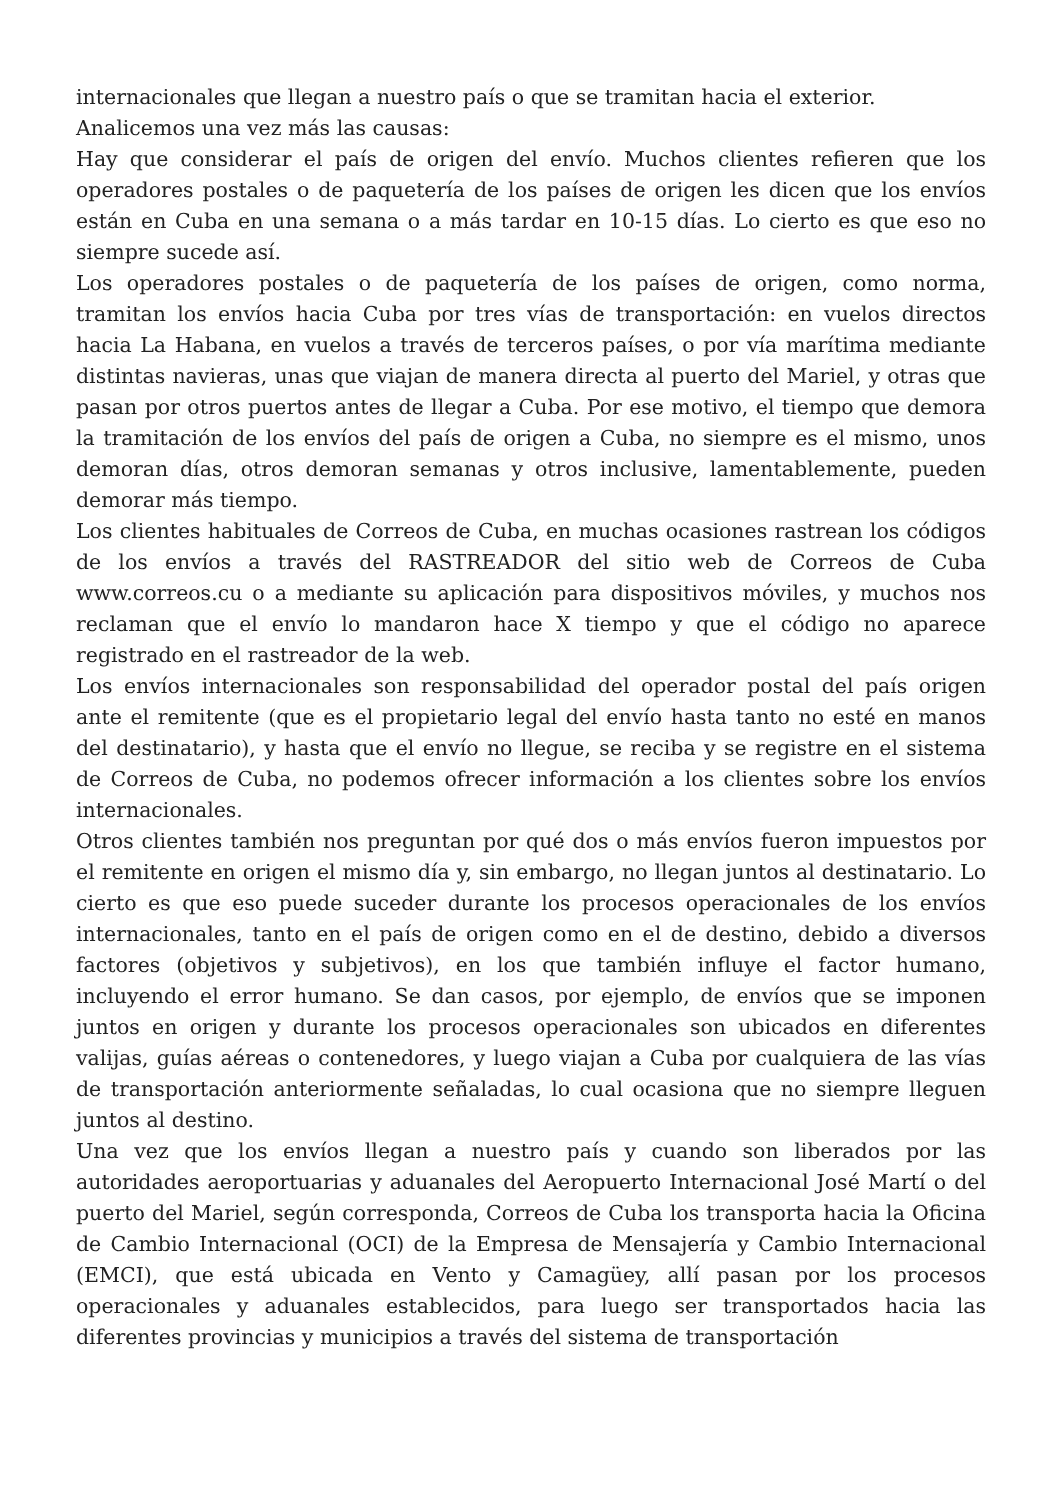internacionales que llegan a nuestro país o que se tramitan hacia el exterior.
Analicemos una vez más las causas:
Hay que considerar el país de origen del envío. Muchos clientes refieren que los operadores postales o de paquetería de los países de origen les dicen que los envíos están en Cuba en una semana o a más tardar en 10-15 días. Lo cierto es que eso no siempre sucede así.
Los operadores postales o de paquetería de los países de origen, como norma, tramitan los envíos hacia Cuba por tres vías de transportación: en vuelos directos hacia La Habana, en vuelos a través de terceros países, o por vía marítima mediante distintas navieras, unas que viajan de manera directa al puerto del Mariel, y otras que pasan por otros puertos antes de llegar a Cuba. Por ese motivo, el tiempo que demora la tramitación de los envíos del país de origen a Cuba, no siempre es el mismo, unos demoran días, otros demoran semanas y otros inclusive, lamentablemente, pueden demorar más tiempo.
Los clientes habituales de Correos de Cuba, en muchas ocasiones rastrean los códigos de los envíos a través del RASTREADOR del sitio web de Correos de Cuba www.correos.cu o a mediante su aplicación para dispositivos móviles, y muchos nos reclaman que el envío lo mandaron hace X tiempo y que el código no aparece registrado en el rastreador de la web.
Los envíos internacionales son responsabilidad del operador postal del país origen ante el remitente (que es el propietario legal del envío hasta tanto no esté en manos del destinatario), y hasta que el envío no llegue, se reciba y se registre en el sistema de Correos de Cuba, no podemos ofrecer información a los clientes sobre los envíos internacionales.
Otros clientes también nos preguntan por qué dos o más envíos fueron impuestos por el remitente en origen el mismo día y, sin embargo, no llegan juntos al destinatario. Lo cierto es que eso puede suceder durante los procesos operacionales de los envíos internacionales, tanto en el país de origen como en el de destino, debido a diversos factores (objetivos y subjetivos), en los que también influye el factor humano, incluyendo el error humano. Se dan casos, por ejemplo, de envíos que se imponen juntos en origen y durante los procesos operacionales son ubicados en diferentes valijas, guías aéreas o contenedores, y luego viajan a Cuba por cualquiera de las vías de transportación anteriormente señaladas, lo cual ocasiona que no siempre lleguen juntos al destino.
Una vez que los envíos llegan a nuestro país y cuando son liberados por las autoridades aeroportuarias y aduanales del Aeropuerto Internacional José Martí o del puerto del Mariel, según corresponda, Correos de Cuba los transporta hacia la Oficina de Cambio Internacional (OCI) de la Empresa de Mensajería y Cambio Internacional (EMCI), que está ubicada en Vento y Camagüey, allí pasan por los procesos operacionales y aduanales establecidos, para luego ser transportados hacia las diferentes provincias y municipios a través del sistema de transportación